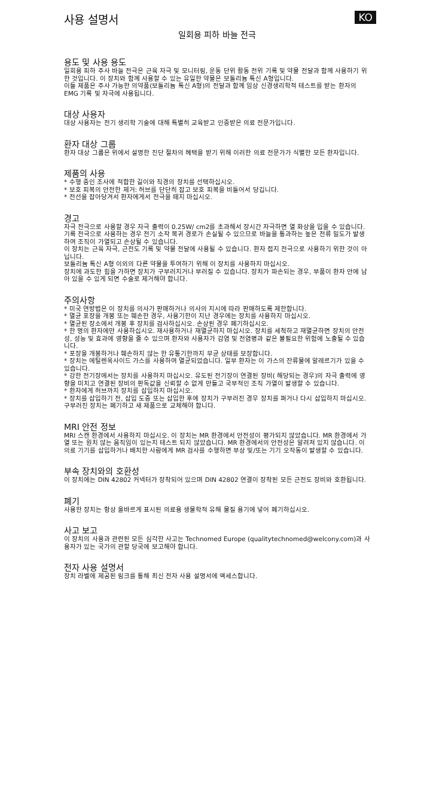사용 설명서 KO
일회용 피하 바늘 전극
용도 및 사용 용도
일회용 피하 주사 바늘 전극은 근육 자극 및 모니터링, 운동 단위 활동 전위 기록 및 약물 전달과 함께 사용하기 위한 것입니다. 이 장치와 함께 사용할 수 있는 유일한 약물은 보톨리늄 톡신 A형입니다.
이들 제품은 주사 가능한 의약품(보톨리늄 톡신 A형)의 전달과 함께 임상 신경생리학적 테스트를 받는 환자의 EMG 기록 및 자극에 사용됩니다.
대상 사용자
대상 사용자는 전기 생리학 기술에 대해 특별히 교육받고 인증받은 의료 전문가입니다.
환자 대상 그룹
환자 대상 그룹은 위에서 설명한 진단 절차의 혜택을 받기 위해 이러한 의료 전문가가 식별한 모든 환자입니다.
제품의 사용
* 수행 중인 조사에 적합한 길이와 직경의 장치를 선택하십시오.
* 보호 피복의 안전한 제거: 허브를 단단히 잡고 보호 피복을 비틀어서 당깁니다.
* 전선을 잡아당겨서 환자에게서 전극을 떼지 마십시오.
경고
자극 전극으로 사용할 경우 자극 출력이 0.25W/ cm2를 초과해서 장시간 자극하면 열 화상을 입을 수 있습니다.
기록 전극으로 사용하는 경우 전기 소작 복귀 경로가 손실될 수 있으므로 바늘을 통과하는 높은 전류 밀도가 발생하여 조직이 가열되고 손상될 수 있습니다.
이 장치는 근육 자극, 근전도 기록 및 약물 전달에 사용될 수 있습니다. 환자 접지 전극으로 사용하기 위한 것이 아닙니다.
보톨리늄 톡신 A형 이외의 다른 약물을 투여하기 위해 이 장치를 사용하지 마십시오.
장치에 과도한 힘을 가하면 장치가 구부러지거나 부러질 수 있습니다. 장치가 파손되는 경우, 부품이 환자 안에 남아 있을 수 있게 되면 수술로 제거해야 합니다.
주의사항
* 미국 연방법은 이 장치를 의사가 판매하거나 의사의 지시에 따라 판매하도록 제한합니다.
* 멸균 포장을 개봉 또는 훼손한 경우, 사용기한이 지난 경우에는 장치를 사용하지 마십시오.
* 멸균된 장소에서 개봉 후 장치를 검사하십시오. 손상된 경우 폐기하십시오.
* 한 명의 환자에만 사용하십시오. 재사용하거나 재멸균하지 마십시오. 장치를 세척하고 재멸균하면 장치의 안전성, 성능 및 효과에 영향을 줄 수 있으며 환자와 사용자가 감염 및 전염병과 같은 불필요한 위험에 노출될 수 있습니다.
* 포장을 개봉하거나 훼손하지 않는 한 유통기한까지 무균 상태를 보장합니다.
* 장치는 에틸렌옥사이드 가스를 사용하여 멸균되었습니다. 일부 환자는 이 가스의 잔류물에 알레르기가 있을 수 있습니다.
* 강한 전기장에서는 장치를 사용하지 마십시오. 유도된 전기장이 연결된 장비( 해당되는 경우)의 자극 출력에 영향을 미치고 연결된 장비의 판독값을 신뢰할 수 없게 만들고 국부적인 조직 가열이 발생할 수 있습니다.
* 환자에게 허브까지 장치를 삽입하지 마십시오.
* 장치를 삽입하기 전, 삽입 도중 또는 삽입한 후에 장치가 구부러진 경우 장치를 펴거나 다시 삽입하지 마십시오. 구부러진 장치는 폐기하고 새 제품으로 교체해야 합니다.
MRI 안전 정보
MRI 스캔 환경에서 사용하지 마십시오. 이 장치는 MR 환경에서 안전성이 평가되지 않았습니다. MR 환경에서 가열 또는 원치 않는 움직임이 있는지 테스트 되지 않았습니다. MR 환경에서의 안전성은 알려져 있지 않습니다. 이 의료 기기를 삽입하거나 배치한 사람에게 MR 검사를 수행하면 부상 및/또는 기기 오작동이 발생할 수 있습니다.
부속 장치와의 호환성
이 장치에는 DIN 42802 커넥터가 장착되어 있으며 DIN 42802 연결이 장착된 모든 근전도 장비와 호환됩니다.
폐기
사용한 장치는 항상 올바르게 표시된 의료용 생물학적 유해 물질 용기에 넣어 폐기하십시오.
사고 보고
이 장치의 사용과 관련된 모든 심각한 사고는 Technomed Europe (qualitytechnomed@welcony.com)과 사용자가 있는 국가의 관할 당국에 보고해야 합니다.
전자 사용 설명서
장치 라벨에 제공된 링크를 통해 최신 전자 사용 설명서에 액세스합니다.